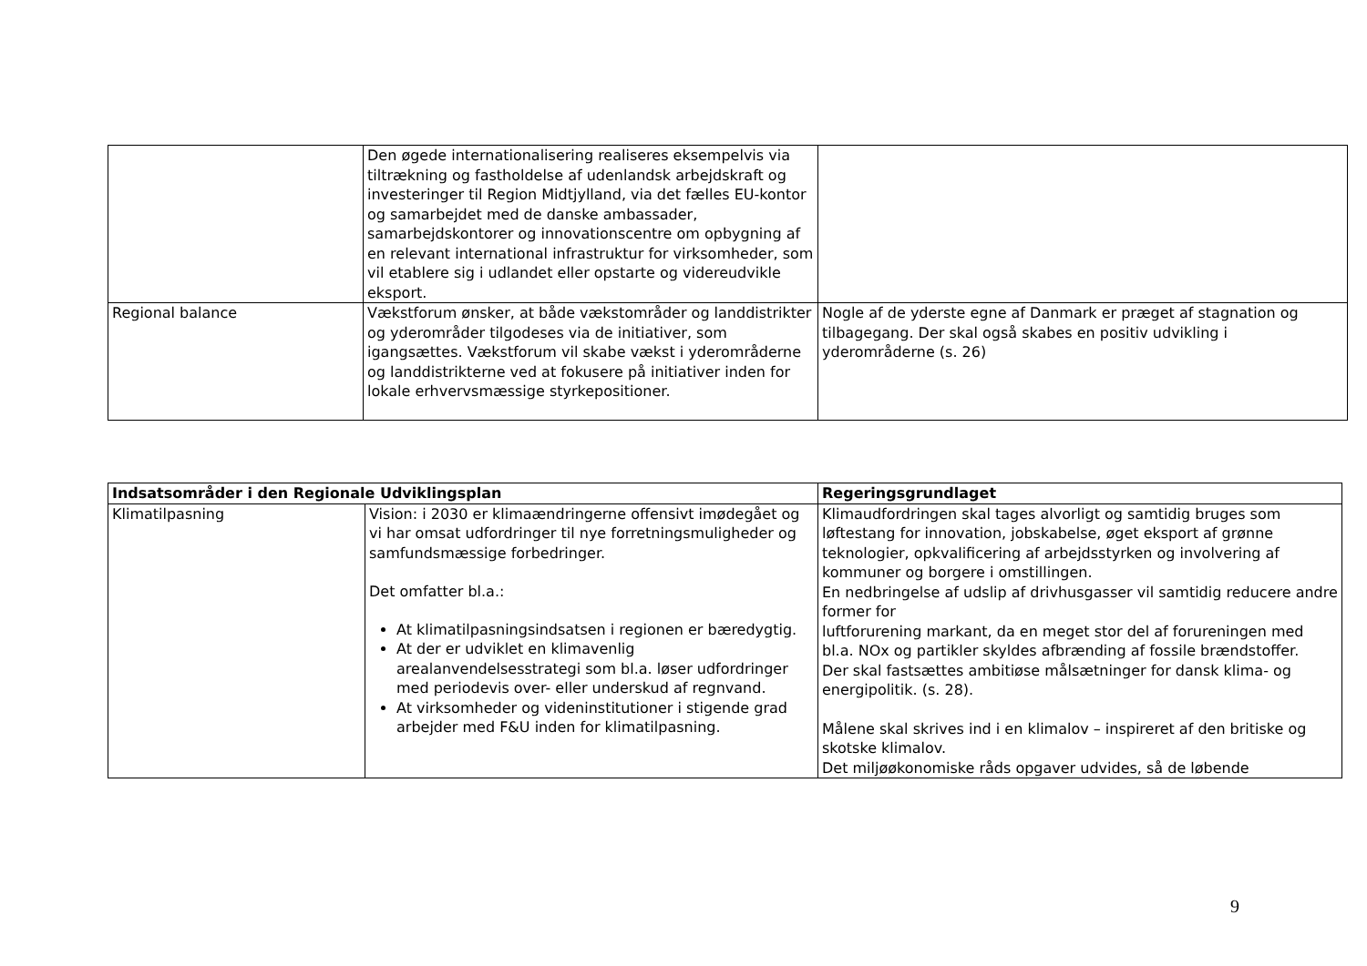| | Den øgede internationalisering realiseres eksempelvis via tiltrækning og fastholdelse af udenlandsk arbejdskraft og investeringer til Region Midtjylland, via det fælles EU-kontor og samarbejdet med de danske ambassader, samarbejdskontorer og innovationscentre om opbygning af en relevant international infrastruktur for virksomheder, som vil etablere sig i udlandet eller opstarte og videreudvikle eksport. | |
| Regional balance | Vækstforum ønsker, at både vækstområder og landdistrikter og yderområder tilgodeses via de initiativer, som igangsættes. Vækstforum vil skabe vækst i yderområderne og landdistrikterne ved at fokusere på initiativer inden for lokale erhvervsmæssige styrkepositioner. | Nogle af de yderste egne af Danmark er præget af stagnation og tilbagegang. Der skal også skabes en positiv udvikling i yderområderne (s. 26) |
| Indsatsområder i den Regionale Udviklingsplan | | Regeringsgrundlaget |
| --- | --- | --- |
| Klimatilpasning | Vision: i 2030 er klimaændringerne offensivt imødegået og vi har omsat udfordringer til nye forretningsmuligheder og samfundsmæssige forbedringer. Det omfatter bl.a.: At klimatilpasningsindsatsen i regionen er bæredygtig. At der er udviklet en klimavenlig arealanvendelsesstrategi som bl.a. løser udfordringer med periodevis over- eller underskud af regnvand. At virksomheder og videninstitutioner i stigende grad arbejder med F&U inden for klimatilpasning. | Klimaudfordringen skal tages alvorligt og samtidig bruges som løftestang for innovation, jobskabelse, øget eksport af grønne teknologier, opkvalificering af arbejdsstyrken og involvering af kommuner og borgere i omstillingen. En nedbringelse af udslip af drivhusgasser vil samtidig reducere andre former for luftforurening markant, da en meget stor del af forureningen med bl.a. NOx og partikler skyldes afbrænding af fossile brændstoffer. Der skal fastsættes ambitiøse målsætninger for dansk klima- og energipolitik. (s. 28). Målene skal skrives ind i en klimalov – inspireret af den britiske og skotske klimalov. Det miljøøkonomiske råds opgaver udvides, så de løbende |
9